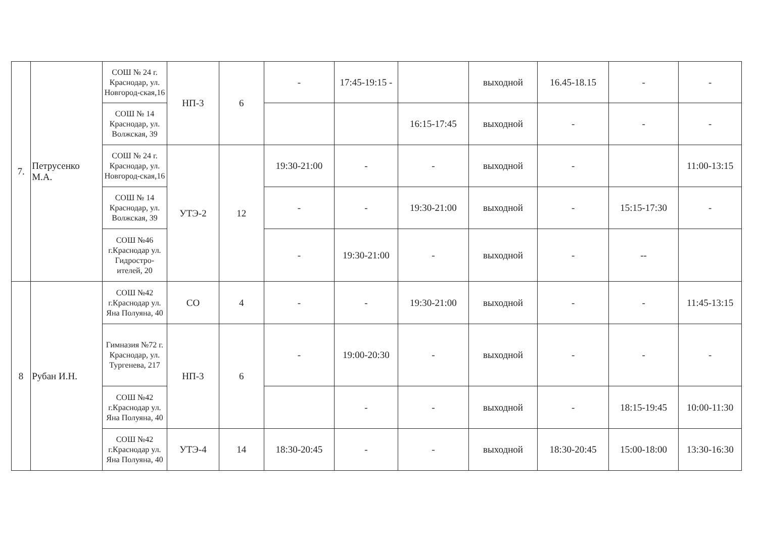| 7. | Петрусенко М.А. | СОШ № 24 г. Краснодар, ул. Новгород-ская,16 | НП-3 | 6 | - | 17:45-19:15 - | | выходной | 16.45-18.15 | - | - |
| | | СОШ № 14 Краснодар, ул. Волжская, 39 | | | | | 16:15-17:45 | выходной | - | - | - |
| | | СОШ № 24 г. Краснодар, ул. Новгород-ская,16 | УТЭ-2 | 12 | 19:30-21:00 | - | - | выходной | - | | 11:00-13:15 |
| | | СОШ № 14 Краснодар, ул. Волжская, 39 | | | - | - | 19:30-21:00 | выходной | - | 15:15-17:30 | - |
| | | СОШ №46 г.Краснодар ул. Гидростро-ителей, 20 | | | - | 19:30-21:00 | - | выходной | - | -- | |
| 8 | Рубан И.Н. | СОШ №42 г.Краснодар ул. Яна Полуяна, 40 | СО | 4 | - | - | 19:30-21:00 | выходной | - | - | 11:45-13:15 |
| | | Гимназия №72 г. Краснодар, ул. Тургенева, 217 | НП-3 | 6 | - | 19:00-20:30 | - | выходной | - | - | - |
| | | СОШ №42 г.Краснодар ул. Яна Полуяна, 40 | | | | - | - | выходной | - | 18:15-19:45 | 10:00-11:30 |
| | | СОШ №42 г.Краснодар ул. Яна Полуяна, 40 | УТЭ-4 | 14 | 18:30-20:45 | - | - | выходной | 18:30-20:45 | 15:00-18:00 | 13:30-16:30 |